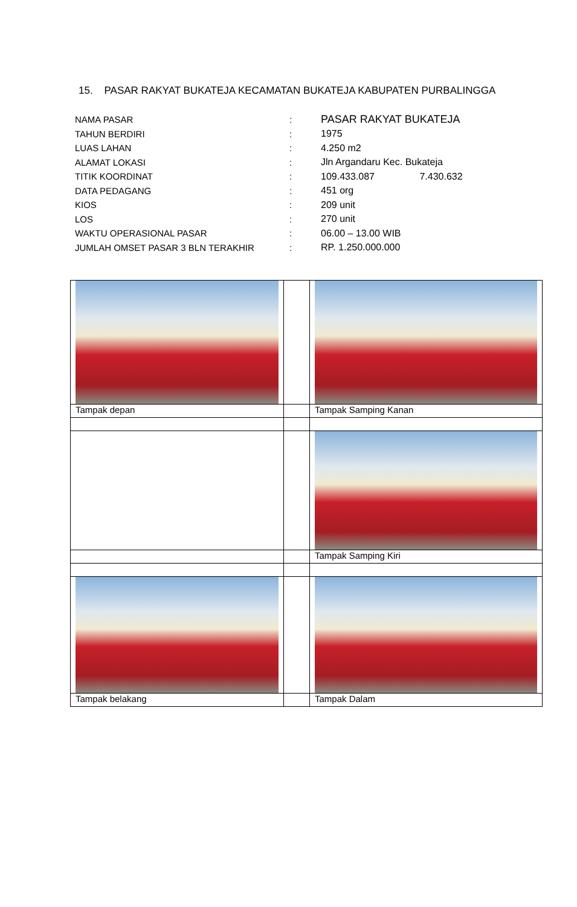15. PASAR RAKYAT BUKATEJA KECAMATAN BUKATEJA KABUPATEN PURBALINGGA
| NAMA PASAR | : | PASAR RAKYAT BUKATEJA |
| TAHUN BERDIRI | : | 1975 |
| LUAS LAHAN | : | 4.250 m2 |
| ALAMAT LOKASI | : | Jln Argandaru Kec. Bukateja |
| TITIK KOORDINAT | : | 109.433.087 7.430.632 |
| DATA PEDAGANG | : | 451 org |
| KIOS | : | 209 unit |
| LOS | : | 270 unit |
| WAKTU OPERASIONAL PASAR | : | 06.00 – 13.00 WIB |
| JUMLAH OMSET PASAR 3 BLN TERAKHIR | : | RP. 1.250.000.000 |
| Tampak depan | | Tampak Samping Kanan |
| | | Tampak Samping Kiri |
| Tampak belakang | | Tampak Dalam |